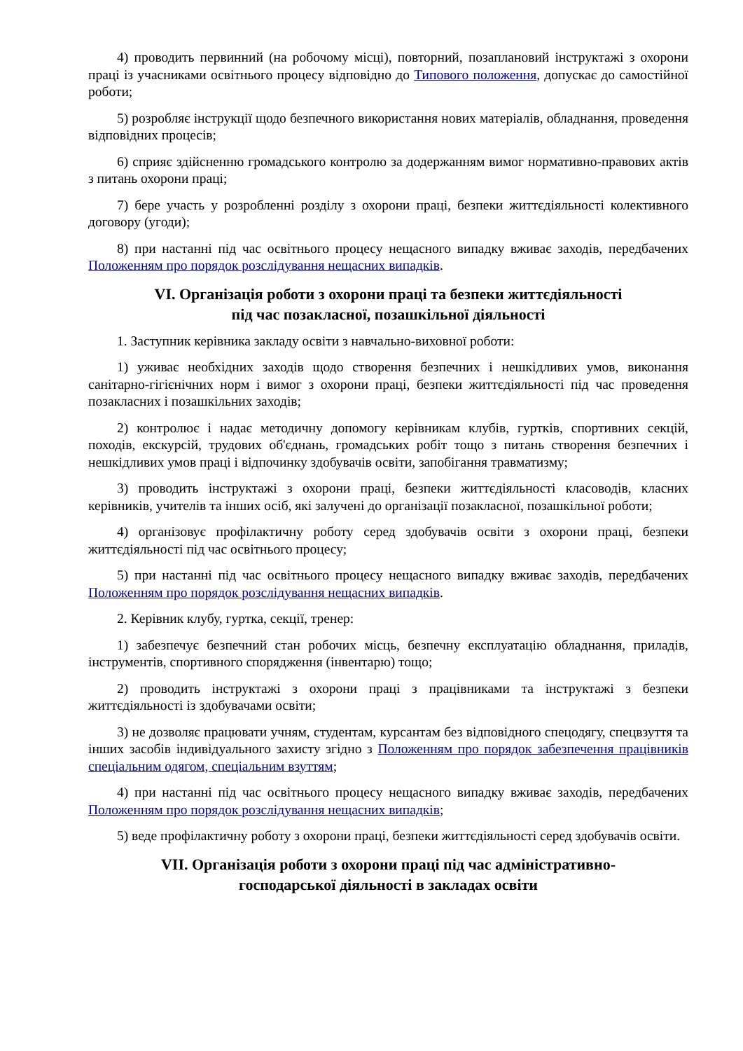4) проводить первинний (на робочому місці), повторний, позаплановий інструктажі з охорони праці із учасниками освітнього процесу відповідно до Типового положення, допускає до самостійної роботи;
5) розробляє інструкції щодо безпечного використання нових матеріалів, обладнання, проведення відповідних процесів;
6) сприяє здійсненню громадського контролю за додержанням вимог нормативно-правових актів з питань охорони праці;
7) бере участь у розробленні розділу з охорони праці, безпеки життєдіяльності колективного договору (угоди);
8) при настанні під час освітнього процесу нещасного випадку вживає заходів, передбачених Положенням про порядок розслідування нещасних випадків.
VI. Організація роботи з охорони праці та безпеки життєдіяльності
під час позакласної, позашкільної діяльності
1. Заступник керівника закладу освіти з навчально-виховної роботи:
1) уживає необхідних заходів щодо створення безпечних і нешкідливих умов, виконання санітарно-гігієнічних норм і вимог з охорони праці, безпеки життєдіяльності під час проведення позакласних і позашкільних заходів;
2) контролює і надає методичну допомогу керівникам клубів, гуртків, спортивних секцій, походів, екскурсій, трудових об'єднань, громадських робіт тощо з питань створення безпечних і нешкідливих умов праці і відпочинку здобувачів освіти, запобігання травматизму;
3) проводить інструктажі з охорони праці, безпеки життєдіяльності класоводів, класних керівників, учителів та інших осіб, які залучені до організації позакласної, позашкільної роботи;
4) організовує профілактичну роботу серед здобувачів освіти з охорони праці, безпеки життєдіяльності під час освітнього процесу;
5) при настанні під час освітнього процесу нещасного випадку вживає заходів, передбачених Положенням про порядок розслідування нещасних випадків.
2. Керівник клубу, гуртка, секції, тренер:
1) забезпечує безпечний стан робочих місць, безпечну експлуатацію обладнання, приладів, інструментів, спортивного спорядження (інвентарю) тощо;
2) проводить інструктажі з охорони праці з працівниками та інструктажі з безпеки життєдіяльності із здобувачами освіти;
3) не дозволяє працювати учням, студентам, курсантам без відповідного спецодягу, спецвзуття та інших засобів індивідуального захисту згідно з Положенням про порядок забезпечення працівників спеціальним одягом, спеціальним взуттям;
4) при настанні під час освітнього процесу нещасного випадку вживає заходів, передбачених Положенням про порядок розслідування нещасних випадків;
5) веде профілактичну роботу з охорони праці, безпеки життєдіяльності серед здобувачів освіти.
VII. Організація роботи з охорони праці під час адміністративно-
господарської діяльності в закладах освіти